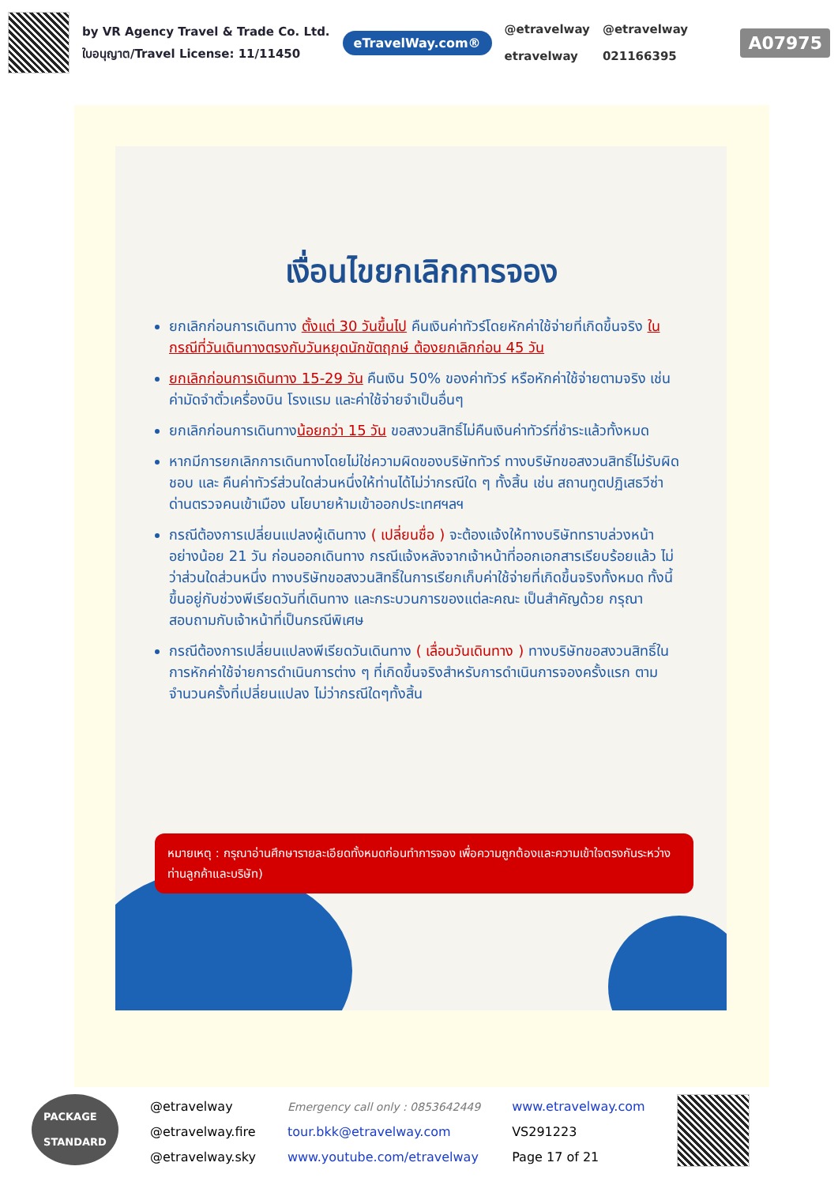by VR Agency Travel & Trade Co. Ltd.
ใบอนุญาต/Travel License: 11/11450
eTravelWay.com®
@etravelway
etravelway
@etravelway
021166395
A07975
เงื่อนไขยกเลิกการจอง
ยกเลิกก่อนการเดินทาง ตั้งแต่ 30 วันขึ้นไป คืนเงินค่าทัวร์โดยหักค่าใช้จ่ายที่เกิดขึ้นจริง ในกรณีที่วันเดินทางตรงกับวันหยุดนักขัตฤกษ์ ต้องยกเลิกก่อน 45 วัน
ยกเลิกก่อนการเดินทาง 15-29 วัน คืนเงิน 50% ของค่าทัวร์ หรือหักค่าใช้จ่ายตามจริง เช่น ค่ามัดจำตั๋วเครื่องบิน โรงแรม และค่าใช้จ่ายจำเป็นอื่นๆ
ยกเลิกก่อนการเดินทางน้อยกว่า 15 วัน ขอสงวนสิทธิ์ไม่คืนเงินค่าทัวร์ที่ชำระแล้วทั้งหมด
หากมีการยกเลิกการเดินทางโดยไม่ใช่ความผิดของบริษัททัวร์ ทางบริษัทขอสงวนสิทธิ์ไม่รับผิดชอบ และ คืนค่าทัวร์ส่วนใดส่วนหนึ่งให้ท่านได้ไม่ว่ากรณีใด ๆ ทั้งสิ้น เช่น สถานทูตปฏิเสธวีซ่า ด่านตรวจคนเข้าเมือง นโยบายห้ามเข้าออกประเทศฯลฯ
กรณีต้องการเปลี่ยนแปลงผู้เดินทาง ( เปลี่ยนชื่อ ) จะต้องแจ้งให้ทางบริษัททราบล่วงหน้า อย่างน้อย 21 วัน ก่อนออกเดินทาง กรณีแจ้งหลังจากเจ้าหน้าที่ออกเอกสารเรียบร้อยแล้ว ไม่ว่าส่วนใดส่วนหนึ่ง ทางบริษัทขอสงวนสิทธิ์ในการเรียกเก็บค่าใช้จ่ายที่เกิดขึ้นจริงทั้งหมด ทั้งนี้ขึ้นอยู่กับช่วงพีเรียดวันที่เดินทาง และกระบวนการของแต่ละคณะ เป็นสำคัญด้วย กรุณาสอบถามกับเจ้าหน้าที่เป็นกรณีพิเศษ
กรณีต้องการเปลี่ยนแปลงพีเรียดวันเดินทาง ( เลื่อนวันเดินทาง ) ทางบริษัทขอสงวนสิทธิ์ในการหักค่าใช้จ่ายการดำเนินการต่าง ๆ ที่เกิดขึ้นจริงสำหรับการดำเนินการจองครั้งแรก ตามจำนวนครั้งที่เปลี่ยนแปลง ไม่ว่ากรณีใดๆทั้งสิ้น
หมายเหตุ : กรุณาอ่านศึกษารายละเอียดทั้งหมดก่อนทำการจอง เพื่อความถูกต้องและความเข้าใจตรงกันระหว่างท่านลูกค้าและบริษัท)
PACKAGE
STANDARD
@etravelway
@etravelway.fire
@etravelway.sky
Emergency call only : 0853642449
tour.bkk@etravelway.com
www.youtube.com/etravelway
www.etravelway.com
VS291223
Page 17 of 21